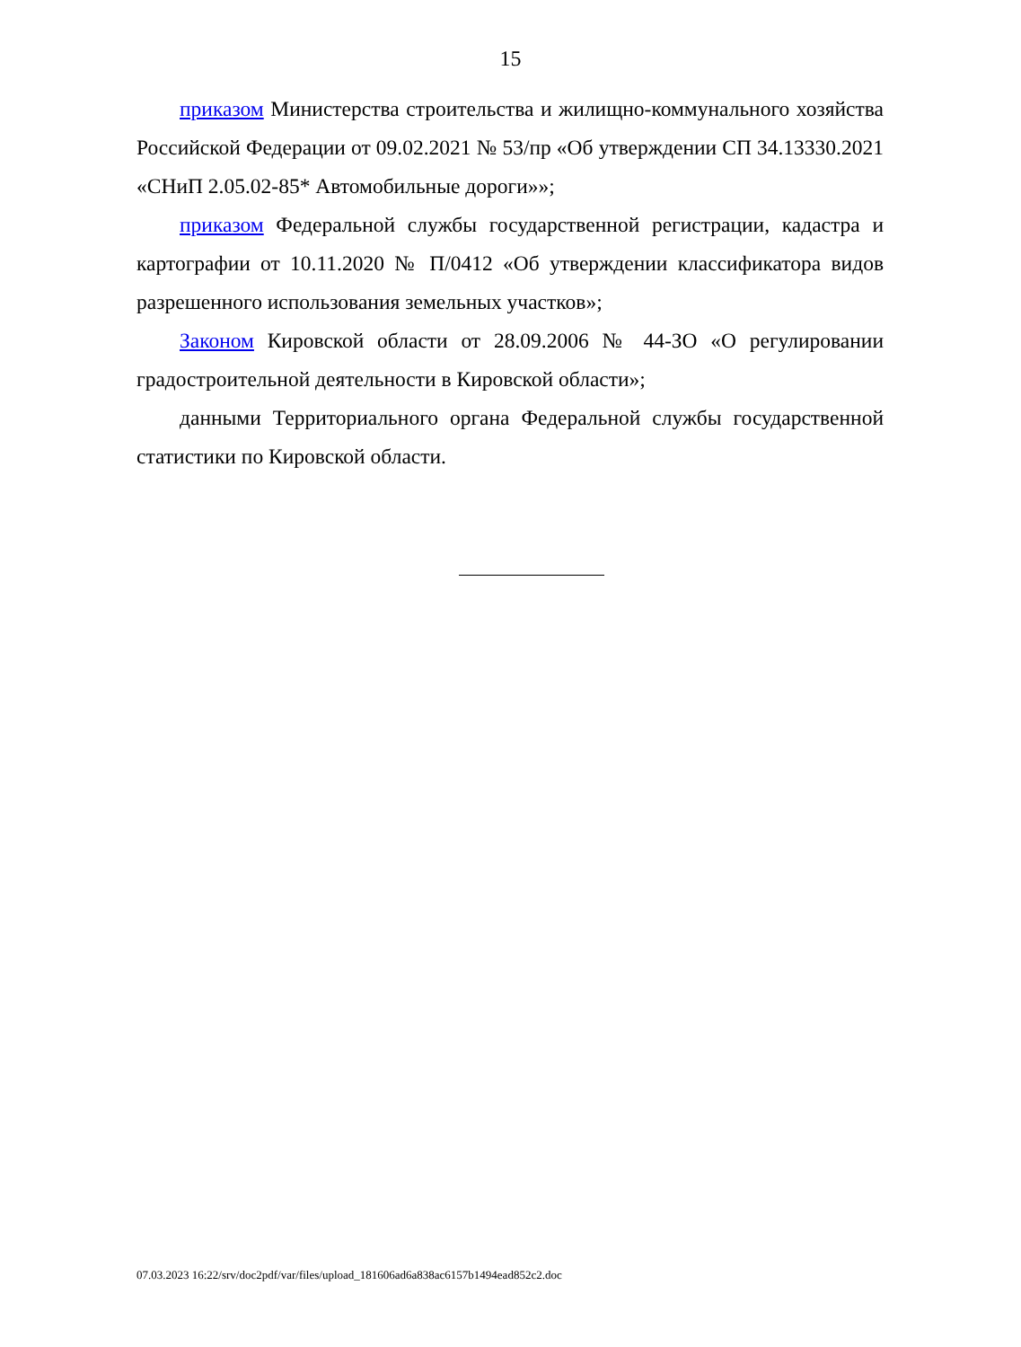15
приказом Министерства строительства и жилищно-коммунального хозяйства Российской Федерации от 09.02.2021 № 53/пр «Об утверждении СП 34.13330.2021 «СНиП 2.05.02-85* Автомобильные дороги»»;
приказом Федеральной службы государственной регистрации, кадастра и картографии от 10.11.2020 № П/0412 «Об утверждении классификатора видов разрешенного использования земельных участков»;
Законом Кировской области от 28.09.2006 № 44-ЗО «О регулировании градостроительной деятельности в Кировской области»;
данными Территориального органа Федеральной службы государственной статистики по Кировской области.
07.03.2023 16:22/srv/doc2pdf/var/files/upload_181606ad6a838ac6157b1494ead852c2.doc